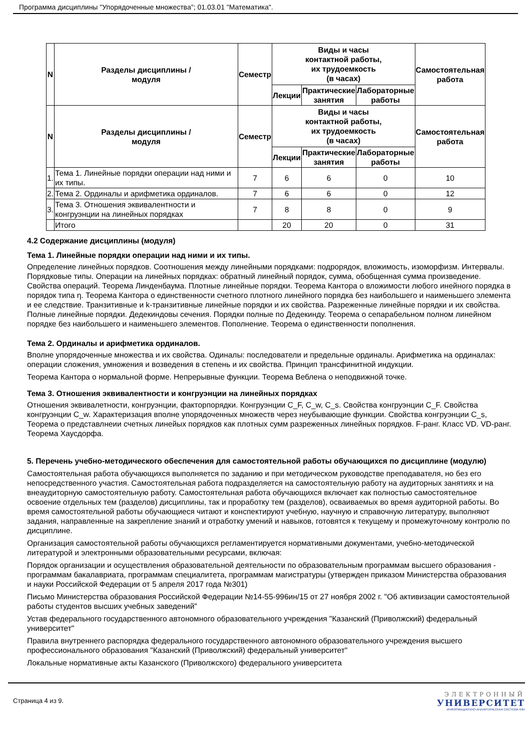Программа дисциплины "Упорядоченные множества"; 01.03.01 "Математика".
| N | Разделы дисциплины / модуля | Семестр | Виды и часы контактной работы, их трудоемкость (в часах) | | | Самостоятельная работа |
| --- | --- | --- | --- | --- | --- | --- |
| | | | Лекции | Практические занятия | Лабораторные работы | |
| N | Разделы дисциплины / модуля | Семестр | Виды и часы контактной работы, их трудоемкость (в часах) | | | Самостоятельная работа |
| | | | Лекции | Практические занятия | Лабораторные работы | |
| 1. | Тема 1. Линейные порядки операции над ними и их типы. | 7 | 6 | 6 | 0 | 10 |
| 2. | Тема 2. Ординалы и арифметика ординалов. | 7 | 6 | 6 | 0 | 12 |
| 3. | Тема 3. Отношения эквивалентности и конгруэнции на линейных порядках | 7 | 8 | 8 | 0 | 9 |
| | Итого | | 20 | 20 | 0 | 31 |
4.2 Содержание дисциплины (модуля)
Тема 1. Линейные порядки операции над ними и их типы.
Определение линейных порядков. Соотношения между линейными порядками: подрорядок, вложимость, изоморфизм. Интервалы. Порядковые типы. Операции на линейных порядках: обратный линейный порядок, сумма, обобщенная сумма произведение. Свойства операций. Теорема Линденбаума. Плотные линейные порядки. Теорема Кантора о вложимости любого инейного порядка в порядок типа η. Теорема Кантора о единственности счетного плотного линейного порядка без наибольшего и наименьшего элемента и ее следствие. Транзитивные и k-транзитивные линейные порядки и их свойства. Разреженные линейные порядки и их свойства. Полные линейные порядки. Дедекиндовы сечения. Порядки полные по Дедекинду. Теорема о сепарабельном полном линейном порядке без наибольшего и наименьшего элементов. Пополнение. Теорема о единственности пополнения.
Тема 2. Ординалы и арифметика ординалов.
Вполне упорядоченные множества и их свойства. Одиналы: последователи и предельные ординалы. Арифметика на ординалах: операции сложения, умножения и возведения в степень и их свойства. Принцип трансфинитной индукции.
Теорема Кантора о нормальной форме. Непрерывные функции. Теорема Веблена о неподвижной точке.
Тема 3. Отношения эквивалентности и конгруэнции на линейных порядках
Отношения эквивалетности, конгруэнции, факторпорядки. Конгруэнции C_F, C_w, C_s. Свойства конгруэнции C_F. Свойства конгруэнции C_w. Характеризация вполне упорядоченных множеств через неубывающие функции. Свойства конгруэнции C_s, Теорема о представлнеии счетных линейых порядков как плотных сумм разреженных линейных порядков. F-ранг. Класс VD. VD-ранг. Теорема Хаусдорфа.
5. Перечень учебно-методического обеспечения для самостоятельной работы обучающихся по дисциплине (модулю)
Самостоятельная работа обучающихся выполняется по заданию и при методическом руководстве преподавателя, но без его непосредственного участия. Самостоятельная работа подразделяется на самостоятельную работу на аудиторных занятиях и на внеаудиторную самостоятельную работу. Самостоятельная работа обучающихся включает как полностью самостоятельное освоение отдельных тем (разделов) дисциплины, так и проработку тем (разделов), осваиваемых во время аудиторной работы. Во время самостоятельной работы обучающиеся читают и конспектируют учебную, научную и справочную литературу, выполняют задания, направленные на закрепление знаний и отработку умений и навыков, готовятся к текущему и промежуточному контролю по дисциплине.
Организация самостоятельной работы обучающихся регламентируется нормативными документами, учебно-методической литературой и электронными образовательными ресурсами, включая:
Порядок организации и осуществления образовательной деятельности по образовательным программам высшего образования - программам бакалавриата, программам специалитета, программам магистратуры (утвержден приказом Министерства образования и науки Российской Федерации от 5 апреля 2017 года №301)
Письмо Министерства образования Российской Федерации №14-55-996ин/15 от 27 ноября 2002 г. "Об активизации самостоятельной работы студентов высших учебных заведений"
Устав федерального государственного автономного образовательного учреждения "Казанский (Приволжский) федеральный университет"
Правила внутреннего распорядка федерального государственного автономного образовательного учреждения высшего профессионального образования "Казанский (Приволжский) федеральный университет"
Локальные нормативные акты Казанского (Приволжского) федерального университета
Страница 4 из 9.
ЭЛЕКТРОННЫЙ
УНИВЕРСИТЕТ
ИНФОРМАЦИОННО-АНАЛИТИЧЕСКАЯ СИСТЕМА КФУ